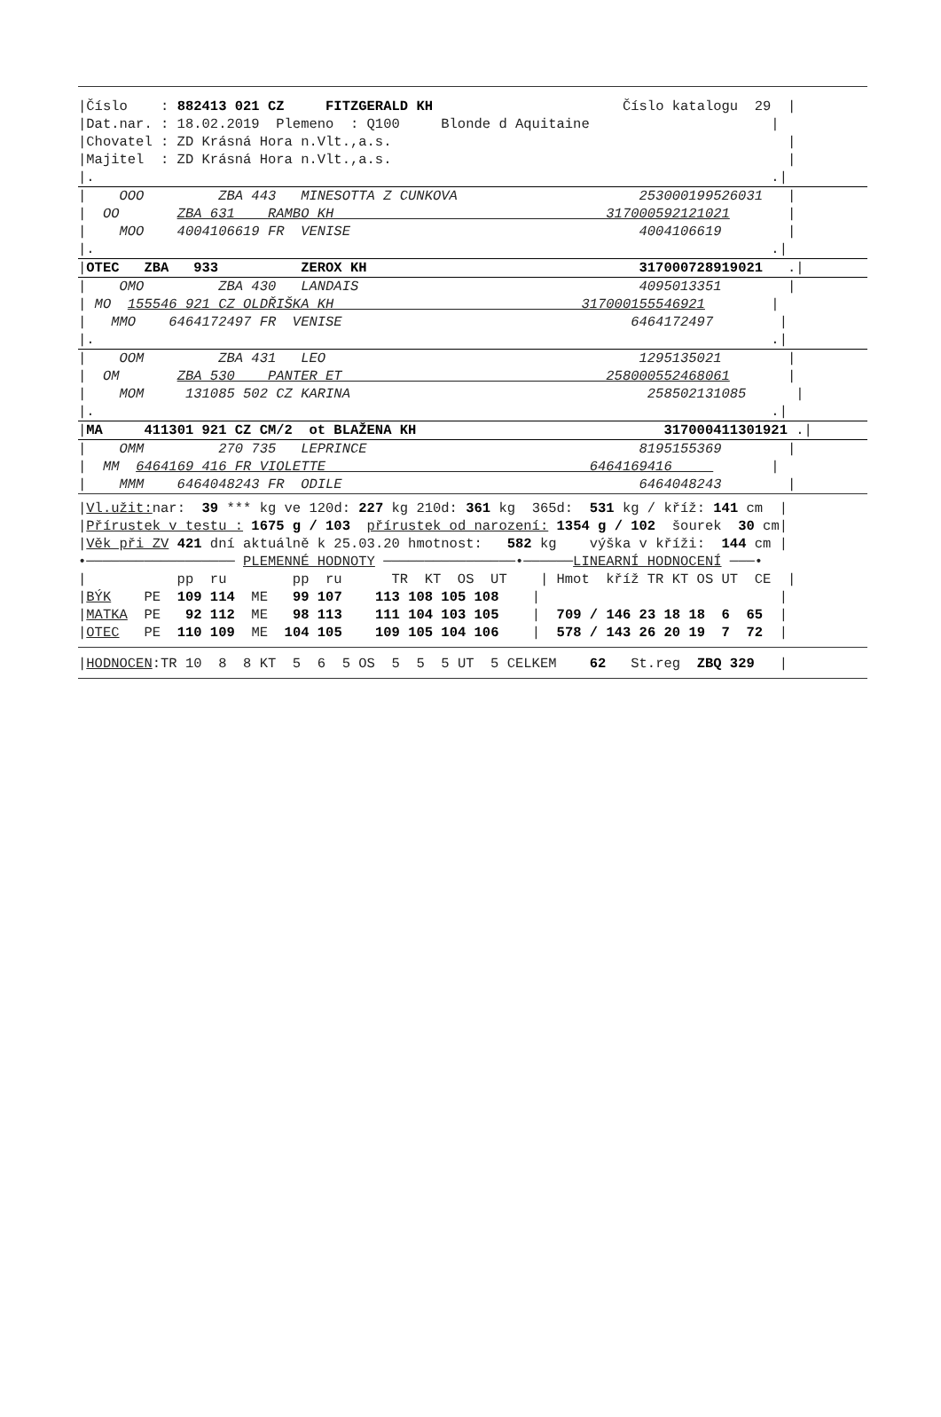|Číslo : 882413 021 CZ FITZGERALD KH Číslo katalogu 29 |
|Dat.nar. : 18.02.2019 Plemeno : Q100 Blonde d Aquitaine |
|Chovatel : ZD Krásná Hora n.Vlt.,a.s. |
|Majitel : ZD Krásná Hora n.Vlt.,a.s. |
|. .|
| OOO ZBA 443 MINESOTTA Z CUNKOVA 253000199526031 |
| OO ZBA 631 RAMBO KH 317000592121021 |
| MOO 4004106619 FR VENISE 4004106619 |
|. .|
|OTEC ZBA 933 ZEROX KH 317000728919021 .|
| OMO ZBA 430 LANDAIS 4095013351 |
| MO 155546 921 CZ OLDŘIŠKA KH 317000155546921 |
| MMO 6464172497 FR VENISE 6464172497 |
|. .|
| OOM ZBA 431 LEO 1295135021 |
| OM ZBA 530 PANTER ET 258000552468061 |
| MOM 131085 502 CZ KARINA 258502131085 |
|. .|
|MA 411301 921 CZ CM/2 ot BLAŽENA KH 317000411301921 .|
| OMM 270 735 LEPRINCE 8195155369 |
| MM 6464169 416 FR VIOLETTE 6464169416 |
| MMM 6464048243 FR ODILE 6464048243 |
|Vl.užit: nar: 39 *** kg ve 120d: 227 kg 210d: 361 kg 365d: 531 kg / kříž: 141 cm |
|Přírustek v testu : 1675 g / 103 přírustek od narození: 1354 g / 102 šourek 30 cm|
|Věk při ZV 421 dní aktuálně k 25.03.20 hmotnost: 582 kg výška v kříži: 144 cm |
•────────────────── PLEMENNÉ HODNOTY ────────────────•──────LINEARNÍ HODNOCENÍ ───•
| pp ru pp ru TR KT OS UT | Hmot kříž TR KT OS UT CE |
|BÝK PE 109 114 ME 99 107 113 108 105 108 | |
|MATKA PE 92 112 ME 98 113 111 104 103 105 | 709 / 146 23 18 18 6 65 |
|OTEC PE 110 109 ME 104 105 109 105 104 106 | 578 / 143 26 20 19 7 72 |
|HODNOCEN:TR 10 8 8 KT 5 6 5 OS 5 5 5 UT 5 CELKEM 62 St.reg ZBQ 329 |